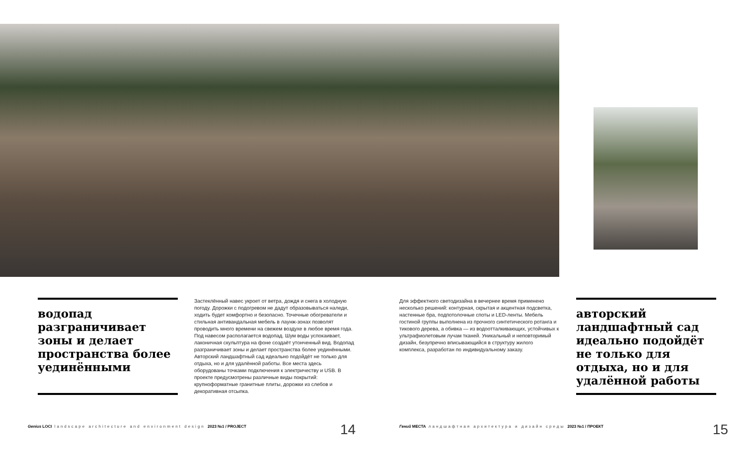водопад разграничивает зоны и делает пространства более уединёнными
Застеклённый навес укроет от ветра, дождя и снега в холодную погоду. Дорожки с подогревом не дадут образовываться наледи, ходить будет комфортно и безопасно. Точечные обогреватели и стильная антивандальная мебель в лаунж-зонах позволят проводить много времени на свежем воздухе в любое время года.
Под навесом располагается водопад. Шум воды успокаивает, лаконичная скульптура на фоне создаёт утонченный вид. Водопад разграничивает зоны и делает пространства более уединёнными.
Авторский ландшафтный сад идеально подойдёт не только для отдыха, но и для удалённой работы. Все места здесь оборудованы точками подключения к электричеству и USB. В проекте предусмотрены различные виды покрытий: крупноформатные гранитные плиты, дорожки из слебов и декоративная отсыпка.
Для эффектного светодизайна в вечернее время применено несколько решений: контурная, скрытая и акцентная подсветка, настенные бра, подпотолочные споты и LED-ленты. Мебель гостиной группы выполнена из прочного синтетического ротанга и тикового дерева, а обивка — из водоотталкивающих, устойчивых к ультрафиолетовым лучам тканей. Уникальный и неповторимый дизайн, безупречно вписывающийся в структуру жилого комплекса, разработан по индивидуальному заказу.
авторский ландшафтный сад идеально подойдёт не только для отдыха, но и для удалённой работы
Genius LOCI landscape architecture and environment design 2023 №1 / PROJECT
14
Гений МЕСТА ландшафтная архитектура и дизайн среды 2023 №1 / ПРОЕКТ
15